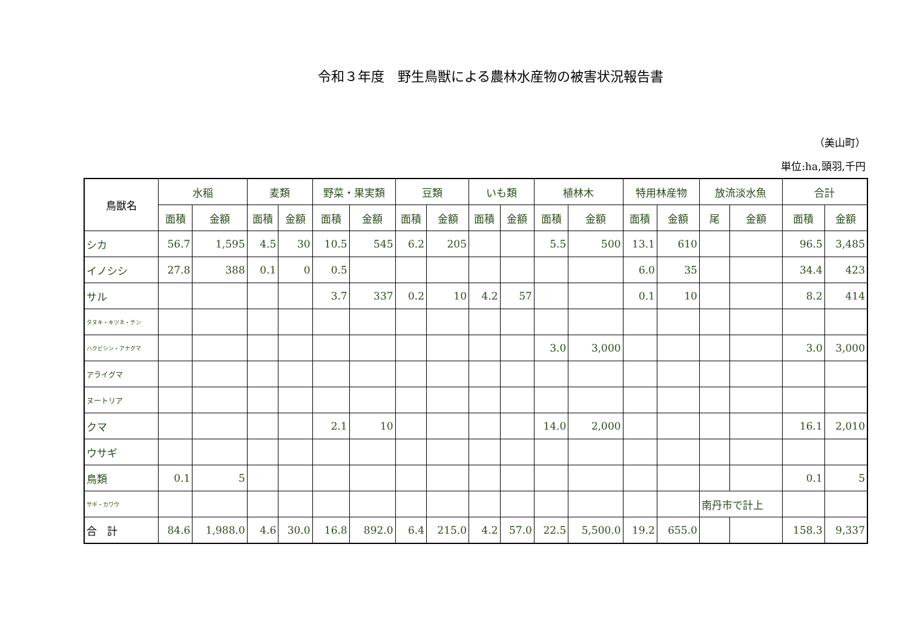令和３年度　野生鳥獣による農林水産物の被害状況報告書
（美山町）
単位:ha,頭羽,千円
| 鳥獣名 | 水稲 | | 麦類 | | 野菜・果実類 | | 豆類 | | いも類 | | 植林木 | | 特用林産物 | | 放流淡水魚 | | 合計 | |
| --- | --- | --- | --- | --- | --- | --- | --- | --- | --- | --- | --- | --- | --- | --- | --- | --- | --- | --- |
| | 面積 | 金額 | 面積 | 金額 | 面積 | 金額 | 面積 | 金額 | 面積 | 金額 | 面積 | 金額 | 面積 | 金額 | 尾 | 金額 | 面積 | 金額 |
| シカ | 56.7 | 1,595 | 4.5 | 30 | 10.5 | 545 | 6.2 | 205 | | | 5.5 | 500 | 13.1 | 610 | | | 96.5 | 3,485 |
| イノシシ | 27.8 | 388 | 0.1 | 0 | 0.5 | | | | | | | | 6.0 | 35 | | | 34.4 | 423 |
| サル | | | | | 3.7 | 337 | 0.2 | 10 | 4.2 | 57 | | | 0.1 | 10 | | | 8.2 | 414 |
| タヌキ・キツネ・テン | | | | | | | | | | | | | | | | | | |
| ハクビシン・アナグマ | | | | | | | | | | | 3.0 | 3,000 | | | | | 3.0 | 3,000 |
| アライグマ | | | | | | | | | | | | | | | | | | |
| ヌートリア | | | | | | | | | | | | | | | | | | |
| クマ | | | | | 2.1 | 10 | | | | | 14.0 | 2,000 | | | | | 16.1 | 2,010 |
| ウサギ | | | | | | | | | | | | | | | | | | |
| 鳥類 | 0.1 | 5 | | | | | | | | | | | | | | | 0.1 | 5 |
| サギ・カワウ | | | | | | | | | | | | | | | 南丹市で計上 | | | |
| 合 計 | 84.6 | 1,988.0 | 4.6 | 30.0 | 16.8 | 892.0 | 6.4 | 215.0 | 4.2 | 57.0 | 22.5 | 5,500.0 | 19.2 | 655.0 | | | 158.3 | 9,337 |